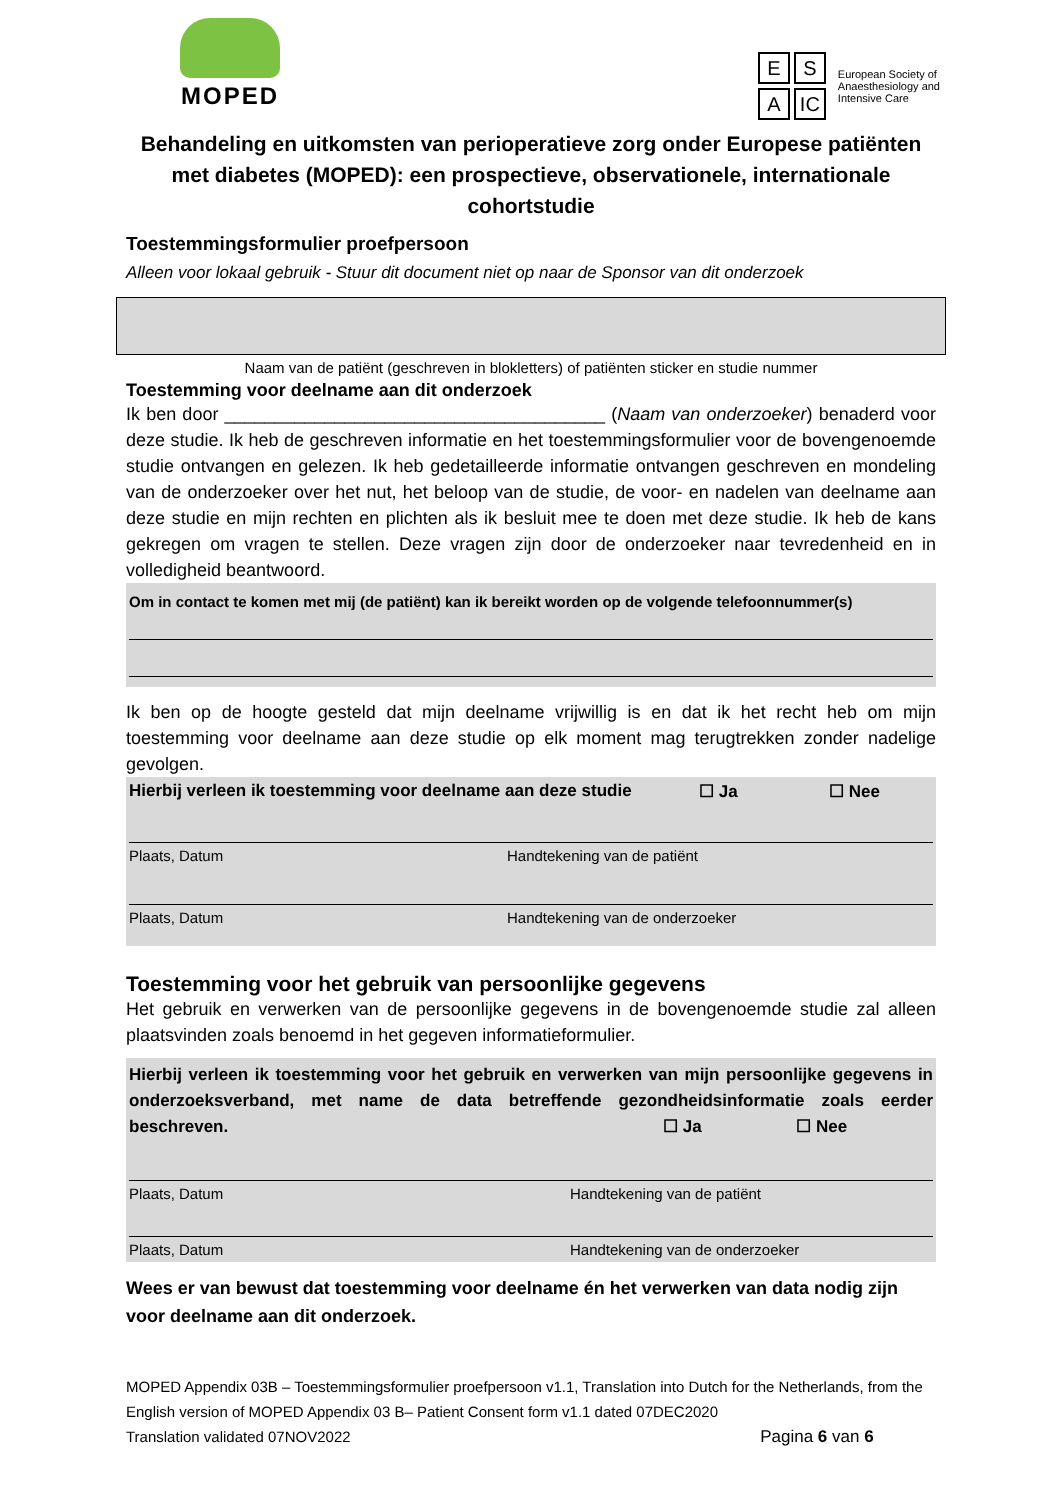MOPED
E S
A IC
European Society of
Anaesthesiology and
Intensive Care
Behandeling en uitkomsten van perioperatieve zorg onder Europese patiënten met diabetes (MOPED): een prospectieve, observationele, internationale cohortstudie
Toestemmingsformulier proefpersoon
Alleen voor lokaal gebruik - Stuur dit document niet op naar de Sponsor van dit onderzoek
Naam van de patiënt (geschreven in blokletters) of patiënten sticker en studie nummer
Toestemming voor deelname aan dit onderzoek
Ik ben door ______________________________________ (Naam van onderzoeker) benaderd voor deze studie. Ik heb de geschreven informatie en het toestemmingsformulier voor de bovengenoemde studie ontvangen en gelezen. Ik heb gedetailleerde informatie ontvangen geschreven en mondeling van de onderzoeker over het nut, het beloop van de studie, de voor- en nadelen van deelname aan deze studie en mijn rechten en plichten als ik besluit mee te doen met deze studie. Ik heb de kans gekregen om vragen te stellen. Deze vragen zijn door de onderzoeker naar tevredenheid en in volledigheid beantwoord.
Om in contact te komen met mij (de patiënt) kan ik bereikt worden op de volgende telefoonnummer(s)
Ik ben op de hoogte gesteld dat mijn deelname vrijwillig is en dat ik het recht heb om mijn toestemming voor deelname aan deze studie op elk moment mag terugtrekken zonder nadelige gevolgen.
Hierbij verleen ik toestemming voor deelname aan deze studie ☐ Ja ☐ Nee
Plaats, Datum Handtekening van de patiënt
Plaats, Datum Handtekening van de onderzoeker
Toestemming voor het gebruik van persoonlijke gegevens
Het gebruik en verwerken van de persoonlijke gegevens in de bovengenoemde studie zal alleen plaatsvinden zoals benoemd in het gegeven informatieformulier.
Hierbij verleen ik toestemming voor het gebruik en verwerken van mijn persoonlijke gegevens in onderzoeksverband, met name de data betreffende gezondheidsinformatie zoals eerder beschreven. ☐ Ja ☐ Nee
Plaats, Datum Handtekening van de patiënt
Plaats, Datum Handtekening van de onderzoeker
Wees er van bewust dat toestemming voor deelname én het verwerken van data nodig zijn voor deelname aan dit onderzoek.
MOPED Appendix 03B – Toestemmingsformulier proefpersoon v1.1, Translation into Dutch for the Netherlands, from the English version of MOPED Appendix 03 B– Patient Consent form v1.1 dated 07DEC2020
Translation validated 07NOV2022 Pagina 6 van 6